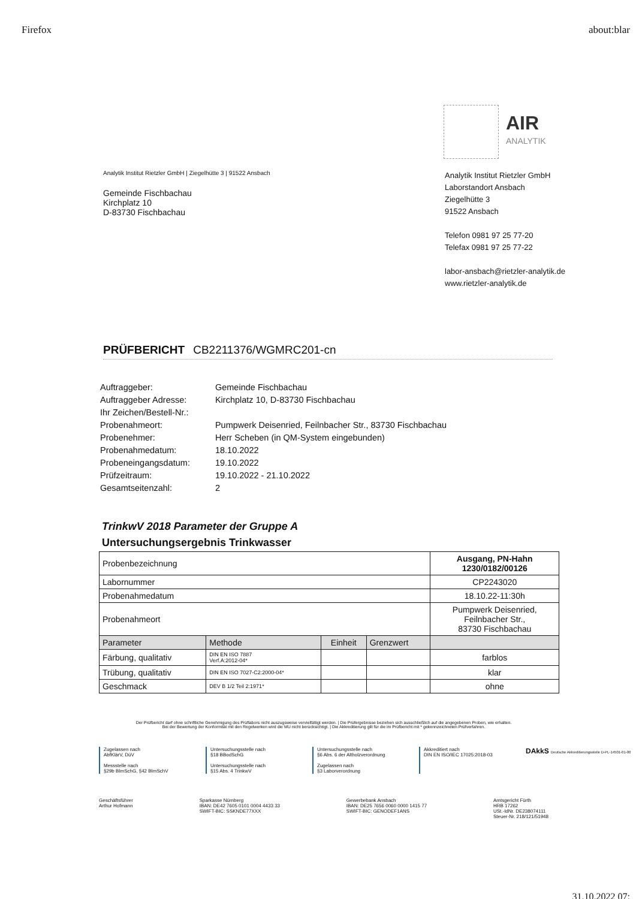Firefox about:blar
AIR
ANALYTIK
Analytik Institut Rietzler GmbH | Ziegelhütte 3 | 91522 Ansbach
Gemeinde Fischbachau
Kirchplatz 10
D-83730 Fischbachau
Analytik Institut Rietzler GmbH
Laborstandort Ansbach
Ziegelhütte 3
91522 Ansbach
Telefon 0981 97 25 77-20
Telefax 0981 97 25 77-22
labor-ansbach@rietzler-analytik.de
www.rietzler-analytik.de
PRÜFBERICHT CB2211376/WGMRC201-cn
| Auftraggeber: | Gemeinde Fischbachau |
| Auftraggeber Adresse: | Kirchplatz 10, D-83730 Fischbachau |
| Ihr Zeichen/Bestell-Nr.: | |
| Probenahmeort: | Pumpwerk Deisenried, Feilnbacher Str., 83730 Fischbachau |
| Probenehmer: | Herr Scheben (in QM-System eingebunden) |
| Probenahmedatum: | 18.10.2022 |
| Probeneingangsdatum: | 19.10.2022 |
| Prüfzeitraum: | 19.10.2022 - 21.10.2022 |
| Gesamtseitenzahl: | 2 |
TrinkwV 2018 Parameter der Gruppe A
Untersuchungsergebnis Trinkwasser
| Probenbezeichnung | | | | Ausgang, PN-Hahn 1230/0182/00126 |
| Labornummer | | | | CP2243020 |
| Probenahmedatum | | | | 18.10.22-11:30h |
| Probenahmeort | | | | Pumpwerk Deisenried, Feilnbacher Str., 83730 Fischbachau |
| Parameter | Methode | Einheit | Grenzwert | |
| Färbung, qualitativ | DIN EN ISO 7887 Verf.A:2012-04* | | | farblos |
| Trübung, qualitativ | DIN EN ISO 7027-C2:2000-04* | | | klar |
| Geschmack | DEV B 1/2 Teil 2:1971* | | | ohne |
Der Prüfbericht darf ohne schriftliche Genehmigung des Prüflabors nicht auszugsweise vervielfältigt werden. | Die Prüfergebnisse beziehen sich ausschließlich auf die angegebenen Proben, wie erhalten.
Bei der Bewertung der Konformität mit den Regelwerken wird die MU nicht berücksichtigt. | Die Akkreditierung gilt für die im Prüfbericht mit * gekennzeichneten Prüfverfahren.
Zugelassen nach
AbfKlärV, DüV
Messstelle nach
§29b BImSchG, §42 BImSchV
Untersuchungsstelle nach
§18 BBodSchG
Untersuchungsstelle nach
§15 Abs. 4 TrinkwV
Untersuchungsstelle nach
§6 Abs. 6 der Altholzverordnung
Zugelassen nach
§3 Laborverordnung
Akkreditiert nach
DIN EN ISO/IEC 17025:2018-03
DAkkS Deutsche Akkreditierungsstelle D-PL-14501-01-00
Geschäftsführer
Arthur Hofmann
Sparkasse Nürnberg
IBAN: DE42 7605 0101 0004 4433 33
SWIFT-BIC: SSKNDE77XXX
Gewerbebank Ansbach
IBAN: DE25 7656 0060 0000 1415 77
SWIFT-BIC: GENODEF1ANS
Amtsgericht Fürth
HRB 17262
USt.-IdNr. DE238074111
Steuer-Nr. 218/121/51948
31.10.2022 07: